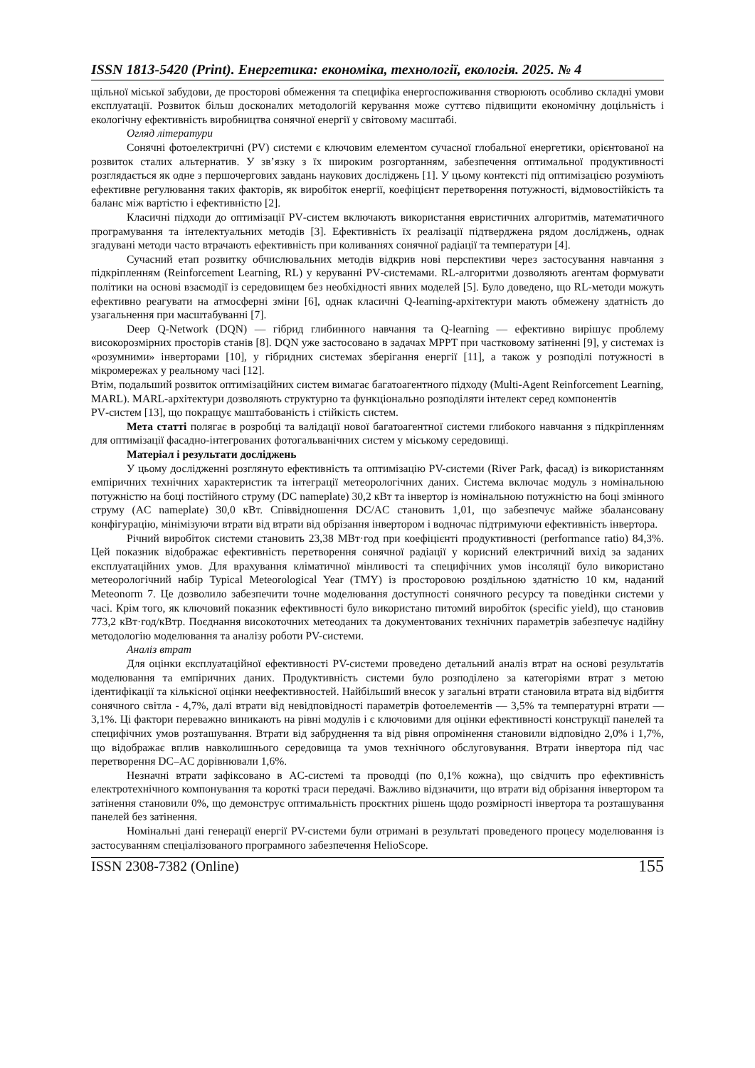ISSN 1813-5420 (Print). Енергетика: економіка, технології, екологія. 2025. № 4
щільної міської забудови, де просторові обмеження та специфіка енергоспоживання створюють особливо складні умови експлуатації. Розвиток більш досконалих методологій керування може суттєво підвищити економічну доцільність і екологічну ефективність виробництва сонячної енергії у світовому масштабі.
Огляд літератури
Сонячні фотоелектричні (PV) системи є ключовим елементом сучасної глобальної енергетики, орієнтованої на розвиток сталих альтернатив. У зв’язку з їх широким розгортанням, забезпечення оптимальної продуктивності розглядається як одне з першочергових завдань наукових досліджень [1]. У цьому контексті під оптимізацією розуміють ефективне регулювання таких факторів, як виробіток енергії, коефіцієнт перетворення потужності, відмовостійкість та баланс між вартістю і ефективністю [2].
Класичні підходи до оптимізації PV‑систем включають використання евристичних алгоритмів, математичного програмування та інтелектуальних методів [3]. Ефективність їх реалізації підтверджена рядом досліджень, однак згадувані методи часто втрачають ефективність при коливаннях сонячної радіації та температури [4].
Сучасний етап розвитку обчислювальних методів відкрив нові перспективи через застосування навчання з підкріпленням (Reinforcement Learning, RL) у керуванні PV‑системами. RL‑алгоритми дозволяють агентам формувати політики на основі взаємодії із середовищем без необхідності явних моделей [5]. Було доведено, що RL‑методи можуть ефективно реагувати на атмосферні зміни [6], однак класичні Q‑learning‑архітектури мають обмежену здатність до узагальнення при масштабуванні [7].
Deep Q‑Network (DQN) — гібрид глибинного навчання та Q‑learning — ефективно вирішує проблему високорозмірних просторів станів [8]. DQN уже застосовано в задачах MPPT при частковому затіненні [9], у системах із «розумними» інверторами [10], у гібридних системах зберігання енергії [11], а також у розподілі потужності в мікромережах у реальному часі [12].
Втім, подальший розвиток оптимізаційних систем вимагає багатоагентного підходу (Multi‑Agent Reinforcement Learning, MARL). MARL‑архітектури дозволяють структурно та функціонально розподіляти інтелект серед компонентів PV‑систем [13], що покращує маштабованість і стійкість систем.
Мета статті полягає в розробці та валідації нової багатоагентної системи глибокого навчання з підкріпленням для оптимізації фасадно-інтегрованих фотогальванічних систем у міському середовищі.
Матеріал і результати досліджень
У цьому дослідженні розглянуто ефективність та оптимізацію PV-системи (River Park, фасад) із використанням емпіричних технічних характеристик та інтеграції метеорологічних даних. Система включає модуль з номінальною потужністю на боці постійного струму (DC nameplate) 30,2 кВт та інвертор із номінальною потужністю на боці змінного струму (AC nameplate) 30,0 кВт. Співвідношення DC/AC становить 1,01, що забезпечує майже збалансовану конфігурацію, мінімізуючи втрати від втрати від обрізання інвертором і водночас підтримуючи ефективність інвертора.
Річний виробіток системи становить 23,38 МВт·год при коефіцієнті продуктивності (performance ratio) 84,3%. Цей показник відображає ефективність перетворення сонячної радіації у корисний електричний вихід за заданих експлуатаційних умов. Для врахування кліматичної мінливості та специфічних умов інсоляції було використано метеорологічний набір Typical Meteorological Year (TMY) із просторовою роздільною здатністю 10 км, наданий Meteonorm 7. Це дозволило забезпечити точне моделювання доступності сонячного ресурсу та поведінки системи у часі. Крім того, як ключовий показник ефективності було використано питомий виробіток (specific yield), що становив 773,2 кВт·год/кВтр. Поєднання високоточних метеоданих та документованих технічних параметрів забезпечує надійну методологію моделювання та аналізу роботи PV-системи.
Аналіз втрат
Для оцінки експлуатаційної ефективності PV-системи проведено детальний аналіз втрат на основі результатів моделювання та емпіричних даних. Продуктивність системи було розподілено за категоріями втрат з метою ідентифікації та кількісної оцінки неефективностей. Найбільший внесок у загальні втрати становила втрата від відбиття сонячного світла - 4,7%, далі втрати від невідповідності параметрів фотоелементів — 3,5% та температурні втрати — 3,1%. Ці фактори переважно виникають на рівні модулів і є ключовими для оцінки ефективності конструкції панелей та специфічних умов розташування. Втрати від забруднення та від рівня опромінення становили відповідно 2,0% і 1,7%, що відображає вплив навколишнього середовища та умов технічного обслуговування. Втрати інвертора під час перетворення DC–AC дорівнювали 1,6%.
Незначні втрати зафіксовано в AC-системі та проводці (по 0,1% кожна), що свідчить про ефективність електротехнічного компонування та короткі траси передачі. Важливо відзначити, що втрати від обрізання інвертором та затінення становили 0%, що демонструє оптимальність проєктних рішень щодо розмірності інвертора та розташування панелей без затінення.
Номінальні дані генерації енергії PV-системи були отримані в результаті проведеного процесу моделювання із застосуванням спеціалізованого програмного забезпечення HelioScope.
ISSN 2308-7382 (Online) 155